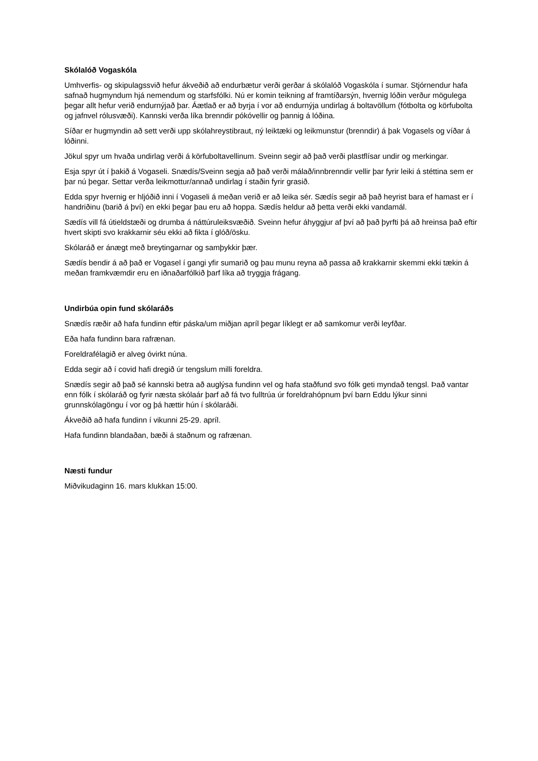Skólalóð Vogaskóla
Umhverfis- og skipulagssvið hefur ákveðið að endurbætur verði gerðar á skólalóð Vogaskóla í sumar. Stjórnendur hafa safnað hugmyndum hjá nemendum og starfsfólki. Nú er komin teikning af framtíðarsýn, hvernig lóðin verður mögulega þegar allt hefur verið endurnýjað þar. Áætlað er að byrja í vor að endurnýja undirlag á boltavöllum (fótbolta og körfubolta og jafnvel rólusvæði). Kannski verða líka brenndir pókóvellir og þannig á lóðina.
Síðar er hugmyndin að sett verði upp skólahreystibraut, ný leiktæki og leikmunstur (brenndir) á þak Vogasels og víðar á lóðinni.
Jökul spyr um hvaða undirlag verði á körfuboltavellinum. Sveinn segir að það verði plastflísar undir og merkingar.
Esja spyr út í þakið á Vogaseli. Snædís/Sveinn segja að það verði málað/innbrenndir vellir þar fyrir leiki á stéttina sem er þar nú þegar. Settar verða leikmottur/annað undirlag í staðin fyrir grasið.
Edda spyr hvernig er hljóðið inni í Vogaseli á meðan verið er að leika sér. Sædís segir að það heyrist bara ef hamast er í handriðinu (barið á því) en ekki þegar þau eru að hoppa. Sædís heldur að þetta verði ekki vandamál.
Sædís vill fá útieldstæði og drumba á náttúruleiksvæðið. Sveinn hefur áhyggjur af því að það þyrfti þá að hreinsa það eftir hvert skipti svo krakkarnir séu ekki að fikta í glóð/ösku.
Skólaráð er ánægt með breytingarnar og samþykkir þær.
Sædís bendir á að það er Vogasel í gangi yfir sumarið og þau munu reyna að passa að krakkarnir skemmi ekki tækin á meðan framkvæmdir eru en iðnaðarfólkið þarf líka að tryggja frágang.
Undirbúa opin fund skólaráðs
Snædís ræðir að hafa fundinn eftir páska/um miðjan apríl þegar líklegt er að samkomur verði leyfðar.
Eða hafa fundinn bara rafrænan.
Foreldrafélagið er alveg óvirkt núna.
Edda segir að í covid hafi dregið úr tengslum milli foreldra.
Snædís segir að það sé kannski betra að auglýsa fundinn vel og hafa staðfund svo fólk geti myndað tengsl. Það vantar enn fólk í skólaráð og fyrir næsta skólaár þarf að fá tvo fulltrúa úr foreldrahópnum því barn Eddu lýkur sinni grunnskólagöngu í vor og þá hættir hún í skólaráði.
Ákveðið að hafa fundinn í vikunni 25-29. apríl.
Hafa fundinn blandaðan, bæði á staðnum og rafrænan.
Næsti fundur
Miðvikudaginn 16. mars klukkan 15:00.